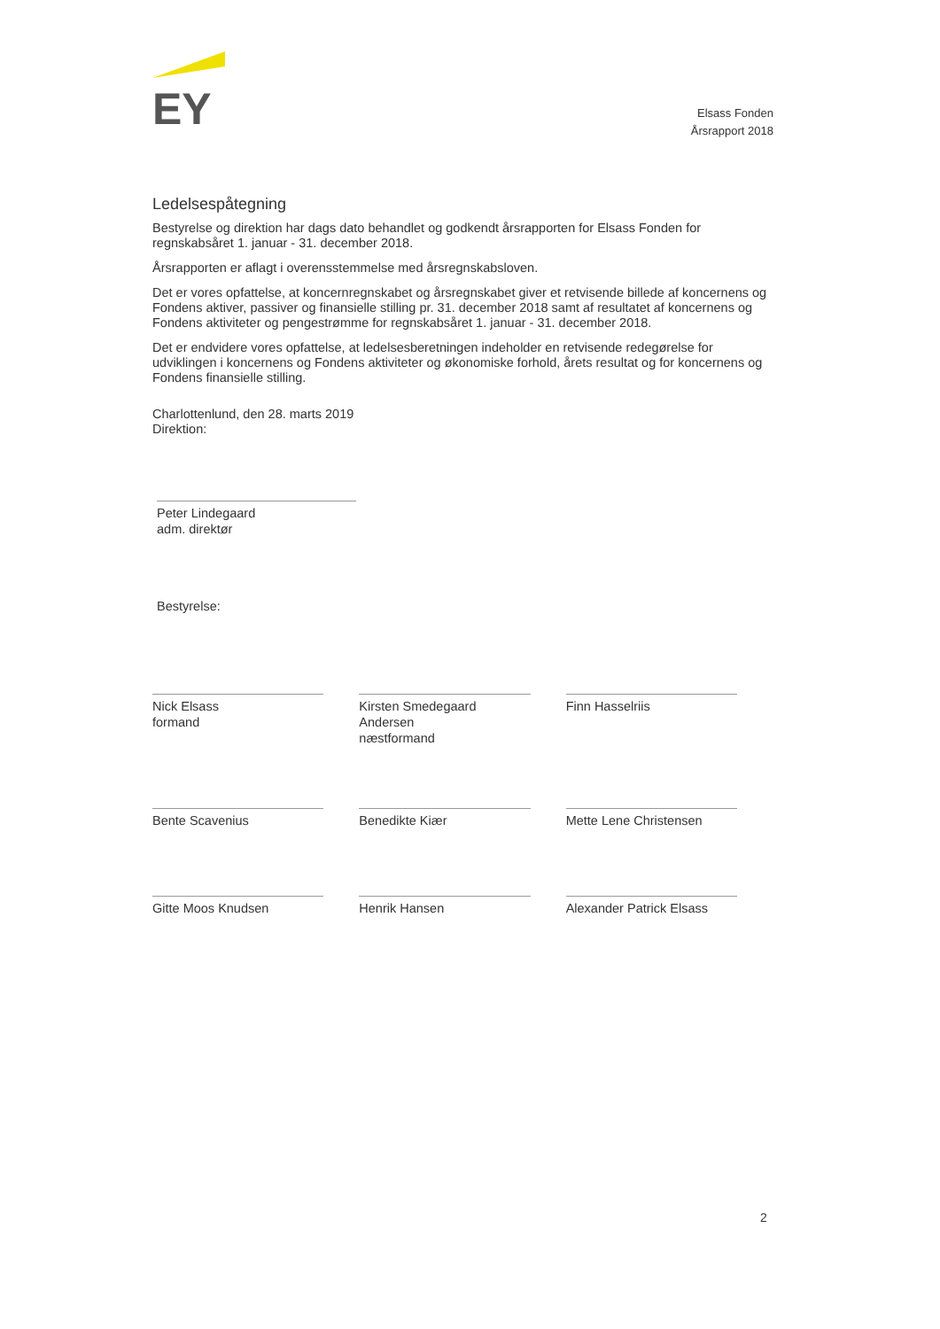EY
Elsass Fonden
Årsrapport 2018
Ledelsespåtegning
Bestyrelse og direktion har dags dato behandlet og godkendt årsrapporten for Elsass Fonden for regnskabsåret 1. januar - 31. december 2018.
Årsrapporten er aflagt i overensstemmelse med årsregnskabsloven.
Det er vores opfattelse, at koncernregnskabet og årsregnskabet giver et retvisende billede af koncernens og Fondens aktiver, passiver og finansielle stilling pr. 31. december 2018 samt af resultatet af koncernens og Fondens aktiviteter og pengestrømme for regnskabsåret 1. januar - 31. december 2018.
Det er endvidere vores opfattelse, at ledelsesberetningen indeholder en retvisende redegørelse for udviklingen i koncernens og Fondens aktiviteter og økonomiske forhold, årets resultat og for koncernens og Fondens finansielle stilling.
Charlottenlund, den 28. marts 2019
Direktion:
Peter Lindegaard
adm. direktør
Bestyrelse:
Nick Elsass
formand
Kirsten Smedegaard Andersen
næstformand
Finn Hasselriis
Bente Scavenius Benedikte Kiær Mette Lene Christensen
Gitte Moos Knudsen Henrik Hansen Alexander Patrick Elsass
2